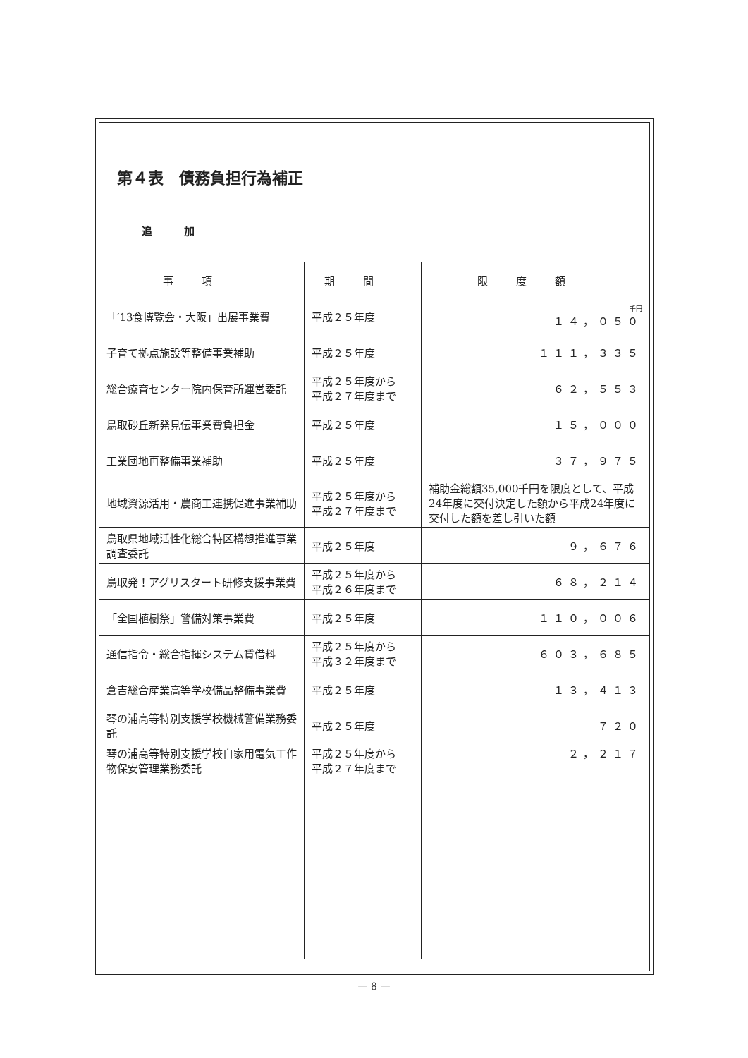第４表　債務負担行為補正
追　　　加
| 事項 | 期間 | 限度額 |
| --- | --- | --- |
| 「′13食博覧会・大阪」出展事業費 | 平成２５年度 | 千円 １４，０５０ |
| 子育て拠点施設等整備事業補助 | 平成２５年度 | １１１，３３５ |
| 総合療育センター院内保育所運営委託 | 平成２５年度から 平成２７年度まで | ６２，５５３ |
| 鳥取砂丘新発見伝事業費負担金 | 平成２５年度 | １５，０００ |
| 工業団地再整備事業補助 | 平成２５年度 | ３７，９７５ |
| 地域資源活用・農商工連携促進事業補助 | 平成２５年度から 平成２７年度まで | 補助金総額35,000千円を限度として、平成24年度に交付決定した額から平成24年度に交付した額を差し引いた額 |
| 鳥取県地域活性化総合特区構想推進事業調査委託 | 平成２５年度 | ９，６７６ |
| 鳥取発！アグリスタート研修支援事業費 | 平成２５年度から 平成２６年度まで | ６８，２１４ |
| 「全国植樹祭」警備対策事業費 | 平成２５年度 | １１０，００６ |
| 通信指令・総合指揮システム賃借料 | 平成２５年度から 平成３２年度まで | ６０３，６８５ |
| 倉吉総合産業高等学校備品整備事業費 | 平成２５年度 | １３，４１３ |
| 琴の浦高等特別支援学校機械警備業務委託 | 平成２５年度 | ７２０ |
| 琴の浦高等特別支援学校自家用電気工作物保安管理業務委託 | 平成２５年度から 平成２７年度まで | ２，２１７ |
— 8 —